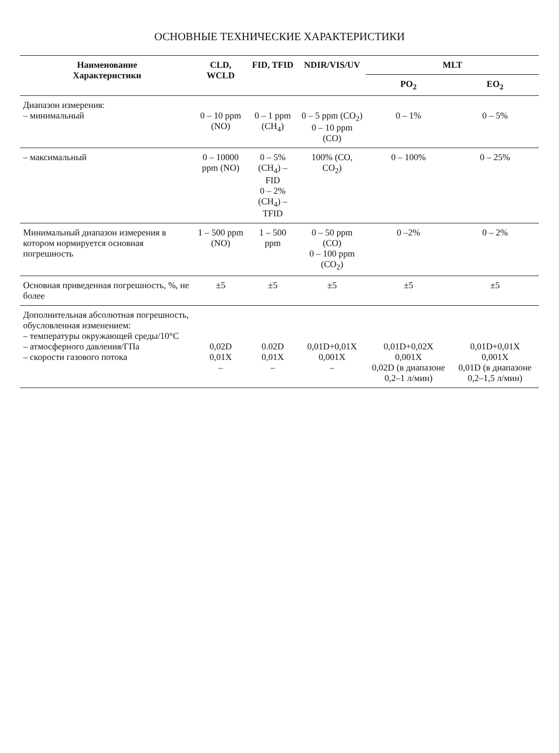ОСНОВНЫЕ ТЕХНИЧЕСКИЕ ХАРАКТЕРИСТИКИ
| Наименование Характеристики | CLD, WCLD | FID, TFID | NDIR/VIS/UV | MLT | |
| --- | --- | --- | --- | --- | --- |
| | | | | PO<sub>2</sub> | EO<sub>2</sub> |
| Диапазон измерения: – минимальный | 0 – 10 ppm (NO) | 0 – 1 ppm (CH<sub>4</sub>) | 0 – 5 ppm (CO<sub>2</sub>) 0 – 10 ppm (CO) | 0 – 1% | 0 – 5% |
| – максимальный | 0 – 10000 ppm (NO) | 0 – 5% (CH<sub>4</sub>) – FID 0 – 2% (CH<sub>4</sub>) – TFID | 100% (CO, CO<sub>2</sub>) | 0 – 100% | 0 – 25% |
| Минимальный диапазон измерения в котором нормируется основная погрешность | 1 – 500 ppm (NO) | 1 – 500 ppm | 0 – 50 ppm (CO) 0 – 100 ppm (CO<sub>2</sub>) | 0 –2% | 0 – 2% |
| Основная приведенная погрешность, %, не более | ±5 | ±5 | ±5 | ±5 | ±5 |
| Дополнительная абсолютная погрешность, обусловленная изменением: – температуры окружающей среды/10°С – атмосферного давления/ГПа – скорости газового потока | 0,02D 0,01X – | 0.02D 0,01X – | 0,01D+0,01X 0,001X – | 0,01D+0,02X 0,001X 0,02D (в диапазоне 0,2–1 л/мин) | 0,01D+0,01X 0,001X 0,01D (в диапазоне 0,2–1,5 л/мин) |